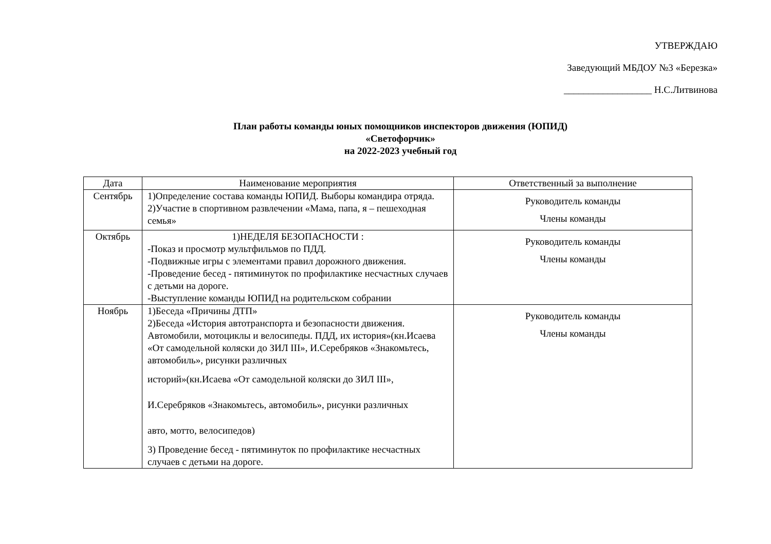УТВЕРЖДАЮ
Заведующий МБДОУ №3 «Березка»
__________________ Н.С.Литвинова
План работы команды юных помощников инспекторов движения (ЮПИД)
«Светофорчик»
на 2022-2023 учебный год
| Дата | Наименование мероприятия | Ответственный за выполнение |
| --- | --- | --- |
| Сентябрь | 1)Определение состава команды ЮПИД. Выборы командира отряда. 2)Участие в спортивном развлечении «Мама, папа, я – пешеходная семья» | Руководитель команды Члены команды |
| Октябрь | 1)НЕДЕЛЯ БЕЗОПАСНОСТИ : -Показ и просмотр мультфильмов по ПДД. -Подвижные игры с элементами правил дорожного движения. -Проведение бесед - пятиминуток по профилактике несчастных случаев с детьми на дороге. -Выступление команды ЮПИД на родительском собрании | Руководитель команды Члены команды |
| Ноябрь | 1)Беседа «Причины ДТП» 2)Беседа «История автотранспорта и безопасности движения. Автомобили, мотоциклы и велосипеды. ПДД, их история»(кн.Исаева «От самодельной коляски до ЗИЛ III», И.Серебряков «Знакомьтесь, автомобиль», рисунки различных историй»(кн.Исаева «От самодельной коляски до ЗИЛ III», И.Серебряков «Знакомьтесь, автомобиль», рисунки различных авто, мотто, велосипедов) 3) Проведение бесед - пятиминуток по профилактике несчастных случаев с детьми на дороге. | Руководитель команды Члены команды |